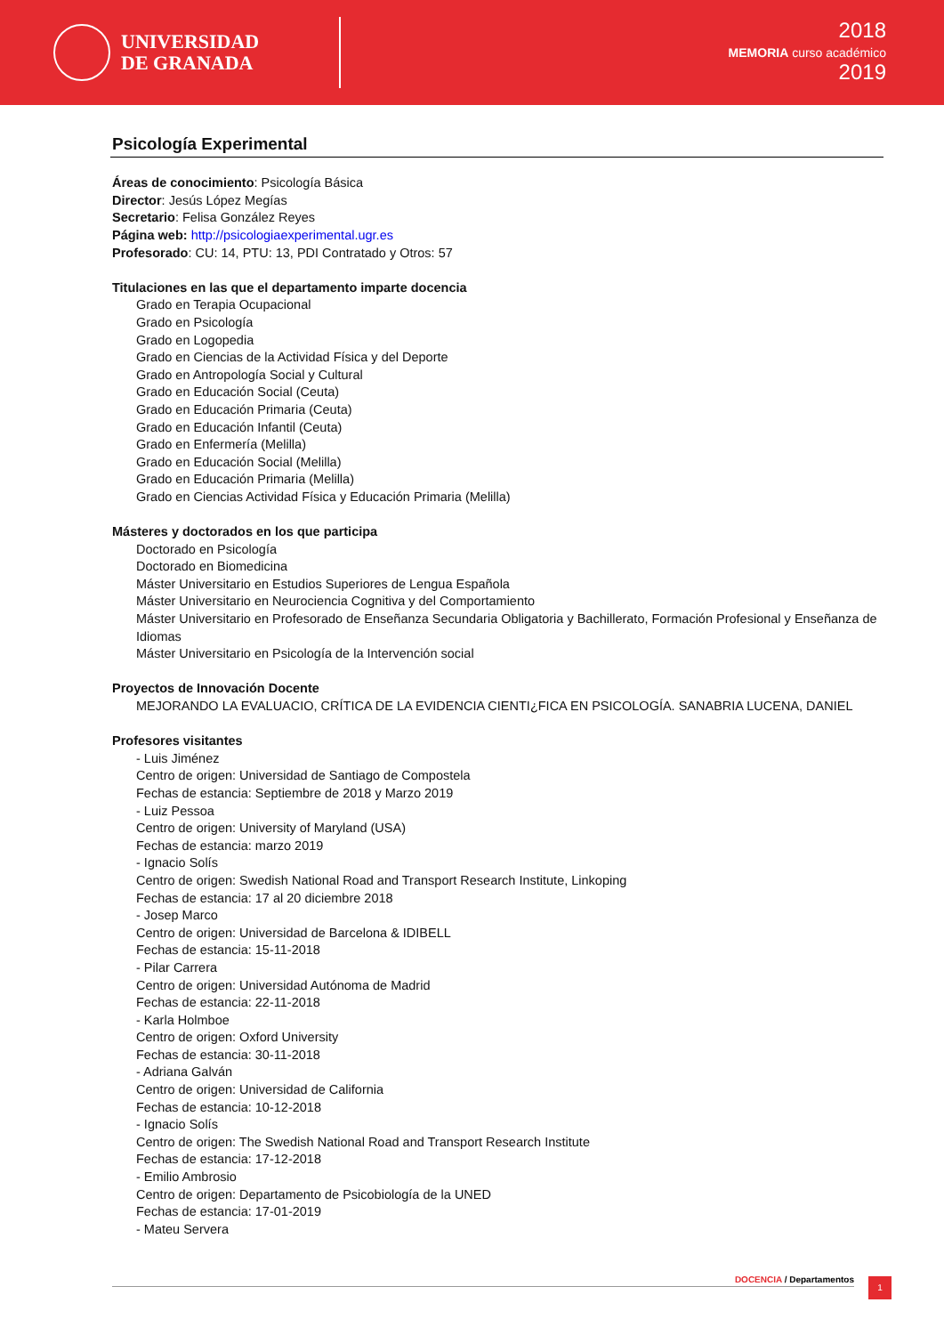UNIVERSIDAD
DE GRANADA
2018
MEMORIA curso académico
2019
Psicología Experimental
Áreas de conocimiento: Psicología Básica
Director: Jesús López Megías
Secretario: Felisa González Reyes
Página web: http://psicologiaexperimental.ugr.es
Profesorado: CU: 14, PTU: 13, PDI Contratado y Otros: 57
Titulaciones en las que el departamento imparte docencia
Grado en Terapia Ocupacional
Grado en Psicología
Grado en Logopedia
Grado en Ciencias de la Actividad Física y del Deporte
Grado en Antropología Social y Cultural
Grado en Educación Social (Ceuta)
Grado en Educación Primaria (Ceuta)
Grado en Educación Infantil (Ceuta)
Grado en Enfermería (Melilla)
Grado en Educación Social (Melilla)
Grado en Educación Primaria (Melilla)
Grado en Ciencias Actividad Física y Educación Primaria (Melilla)
Másteres y doctorados en los que participa
Doctorado en Psicología
Doctorado en Biomedicina
Máster Universitario en Estudios Superiores de Lengua Española
Máster Universitario en Neurociencia Cognitiva y del Comportamiento
Máster Universitario en Profesorado de Enseñanza Secundaria Obligatoria y Bachillerato, Formación Profesional y Enseñanza de Idiomas
Máster Universitario en Psicología de la Intervención social
Proyectos de Innovación Docente
MEJORANDO LA EVALUACIO, CRÍTICA DE LA EVIDENCIA CIENTI¿FICA EN PSICOLOGÍA. SANABRIA LUCENA, DANIEL
Profesores visitantes
- Luis Jiménez
Centro de origen: Universidad de Santiago de Compostela
Fechas de estancia: Septiembre de 2018 y Marzo 2019
- Luiz Pessoa
Centro de origen: University of Maryland (USA)
Fechas de estancia: marzo 2019
- Ignacio Solís
Centro de origen: Swedish National Road and Transport Research Institute, Linkoping
Fechas de estancia: 17 al 20 diciembre 2018
- Josep Marco
Centro de origen: Universidad de Barcelona & IDIBELL
Fechas de estancia: 15-11-2018
- Pilar Carrera
Centro de origen: Universidad Autónoma de Madrid
Fechas de estancia: 22-11-2018
- Karla Holmboe
Centro de origen: Oxford University
Fechas de estancia: 30-11-2018
- Adriana Galván
Centro de origen: Universidad de California
Fechas de estancia: 10-12-2018
- Ignacio Solís
Centro de origen: The Swedish National Road and Transport Research Institute
Fechas de estancia: 17-12-2018
- Emilio Ambrosio
Centro de origen: Departamento de Psicobiología de la UNED
Fechas de estancia: 17-01-2019
- Mateu Servera
DOCENCIA / Departamentos 1